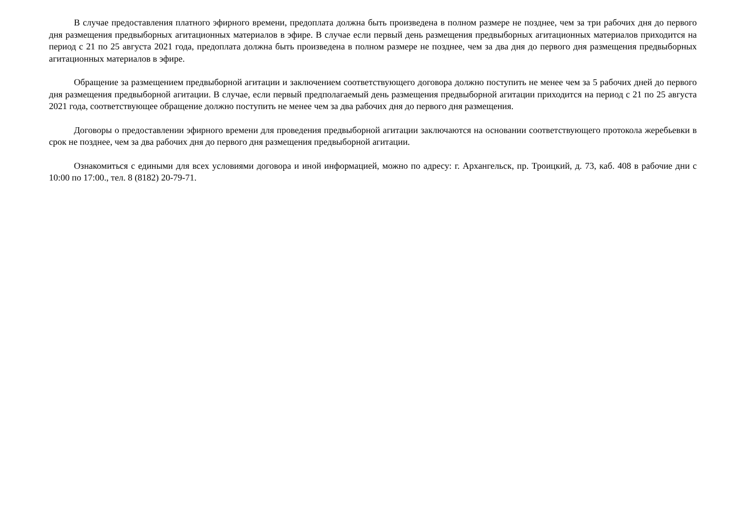В случае предоставления платного эфирного времени, предоплата должна быть произведена в полном размере не позднее, чем за три рабочих дня до первого дня размещения предвыборных агитационных материалов в эфире. В случае если первый день размещения предвыборных агитационных материалов приходится на период с 21 по 25 августа 2021 года, предоплата должна быть произведена в полном размере не позднее, чем за два дня до первого дня размещения предвыборных агитационных материалов в эфире.
Обращение за размещением предвыборной агитации и заключением соответствующего договора должно поступить не менее чем за 5 рабочих дней до первого дня размещения предвыборной агитации. В случае, если первый предполагаемый день размещения предвыборной агитации приходится на период с 21 по 25 августа 2021 года, соответствующее обращение должно поступить не менее чем за два рабочих дня до первого дня размещения.
Договоры о предоставлении эфирного времени для проведения предвыборной агитации заключаются на основании соответствующего протокола жеребьевки в срок не позднее, чем за два рабочих дня до первого дня размещения предвыборной агитации.
Ознакомиться с едиными для всех условиями договора и иной информацией, можно по адресу: г. Архангельск, пр. Троицкий, д. 73, каб. 408 в рабочие дни с 10:00 по 17:00., тел. 8 (8182) 20-79-71.